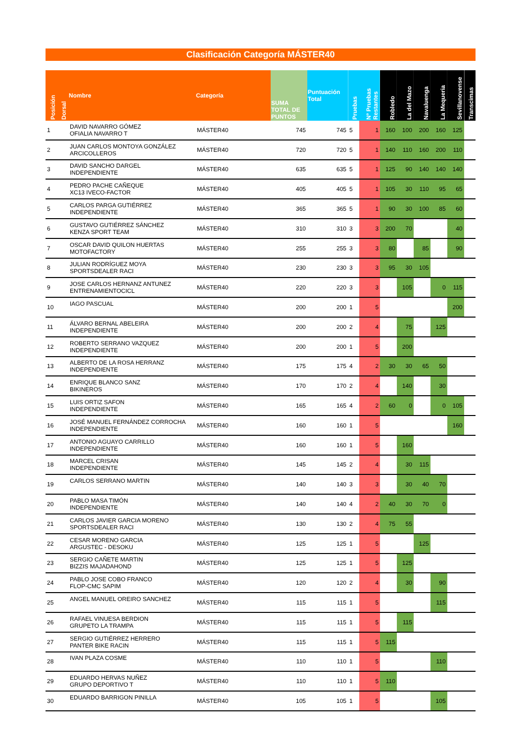Clasificación Categoría MÁSTER40
| Posición | Dorsal | Nombre | Categoría | SUMA TOTAL DE PUNTOS | Puntuación Total | Pruebas | Nº Pruebas Restantes | Robledo | La del Mazo | Navaluenga | La Mequeria | Sevillanovense | Transcimas |
| --- | --- | --- | --- | --- | --- | --- | --- | --- | --- | --- | --- | --- | --- |
| 1 | | DAVID NAVARRO GÓMEZ OFIALIA NAVARRO T | MÁSTER40 | 745 | 745 | 5 | 1 | 160 | 100 | 200 | 160 | 125 | |
| 2 | | JUAN CARLOS MONTOYA GONZÁLEZ ARCICOLLEROS | MÁSTER40 | 720 | 720 | 5 | 1 | 140 | 110 | 160 | 200 | 110 | |
| 3 | | DAVID SANCHO DARGEL INDEPENDIENTE | MÁSTER40 | 635 | 635 | 5 | 1 | 125 | 90 | 140 | 140 | 140 | |
| 4 | | PEDRO PACHE CAÑEQUE XC13 IVECO-FACTOR | MÁSTER40 | 405 | 405 | 5 | 1 | 105 | 30 | 110 | 95 | 65 | |
| 5 | | CARLOS PARGA GUTIÉRREZ INDEPENDIENTE | MÁSTER40 | 365 | 365 | 5 | 1 | 90 | 30 | 100 | 85 | 60 | |
| 6 | | GUSTAVO GUTIÉRREZ SÁNCHEZ KENZA SPORT TEAM | MÁSTER40 | 310 | 310 | 3 | 3 | 200 | 70 | | | 40 | |
| 7 | | OSCAR DAVID QUILON HUERTAS MOTOFACTORY | MÁSTER40 | 255 | 255 | 3 | 3 | 80 | | 85 | | 90 | |
| 8 | | JULIAN RODRÍGUEZ MOYA SPORTSDEALER RACI | MÁSTER40 | 230 | 230 | 3 | 3 | 95 | 30 | 105 | | | |
| 9 | | JOSE CARLOS HERNANZ ANTUNEZ ENTRENAMIENTOCICL | MÁSTER40 | 220 | 220 | 3 | 3 | | 105 | | 0 | 115 | |
| 10 | | IAGO PASCUAL | MÁSTER40 | 200 | 200 | 1 | 5 | | | | | 200 | |
| 11 | | ÁLVARO BERNAL ABELEIRA INDEPENDIENTE | MÁSTER40 | 200 | 200 | 2 | 4 | | 75 | | 125 | | |
| 12 | | ROBERTO SERRANO VAZQUEZ INDEPENDIENTE | MÁSTER40 | 200 | 200 | 1 | 5 | | 200 | | | | |
| 13 | | ALBERTO DE LA ROSA HERRANZ INDEPENDIENTE | MÁSTER40 | 175 | 175 | 4 | 2 | 30 | 30 | 65 | 50 | | |
| 14 | | ENRIQUE BLANCO SANZ BIKINEROS | MÁSTER40 | 170 | 170 | 2 | 4 | | 140 | | 30 | | |
| 15 | | LUIS ORTIZ SAFON INDEPENDIENTE | MÁSTER40 | 165 | 165 | 4 | 2 | 60 | 0 | | 0 | 105 | |
| 16 | | JOSÉ MANUEL FERNÁNDEZ CORROCHA INDEPENDIENTE | MÁSTER40 | 160 | 160 | 1 | 5 | | | | | 160 | |
| 17 | | ANTONIO AGUAYO CARRILLO INDEPENDIENTE | MÁSTER40 | 160 | 160 | 1 | 5 | | 160 | | | | |
| 18 | | MARCEL CRISAN INDEPENDIENTE | MÁSTER40 | 145 | 145 | 2 | 4 | | 30 | 115 | | | |
| 19 | | CARLOS SERRANO MARTIN | MÁSTER40 | 140 | 140 | 3 | 3 | | 30 | 40 | 70 | | |
| 20 | | PABLO MASA TIMÓN INDEPENDIENTE | MÁSTER40 | 140 | 140 | 4 | 2 | 40 | 30 | 70 | 0 | | |
| 21 | | CARLOS JAVIER GARCIA MORENO SPORTSDEALER RACI | MÁSTER40 | 130 | 130 | 2 | 4 | 75 | 55 | | | | |
| 22 | | CESAR MORENO GARCIA ARGUSTEC - DESOKU | MÁSTER40 | 125 | 125 | 1 | 5 | | | 125 | | | |
| 23 | | SERGIO CAÑETE MARTIN BIZZIS MAJADAHOND | MÁSTER40 | 125 | 125 | 1 | 5 | | 125 | | | | |
| 24 | | PABLO JOSE COBO FRANCO FLOP-CMC SAPIM | MÁSTER40 | 120 | 120 | 2 | 4 | | 30 | | 90 | | |
| 25 | | ANGEL MANUEL OREIRO SANCHEZ | MÁSTER40 | 115 | 115 | 1 | 5 | | | | 115 | | |
| 26 | | RAFAEL VINUESA BERDION GRUPETO LA TRAMPA | MÁSTER40 | 115 | 115 | 1 | 5 | | 115 | | | | |
| 27 | | SERGIO GUTIÉRREZ HERRERO PANTER BIKE RACIN | MÁSTER40 | 115 | 115 | 1 | 5 | 115 | | | | | |
| 28 | | IVAN PLAZA COSME | MÁSTER40 | 110 | 110 | 1 | 5 | | | | 110 | | |
| 29 | | EDUARDO HERVAS NUÑEZ GRUPO DEPORTIVO T | MÁSTER40 | 110 | 110 | 1 | 5 | 110 | | | | | |
| 30 | | EDUARDO BARRIGON PINILLA | MÁSTER40 | 105 | 105 | 1 | 5 | | | | 105 | | |